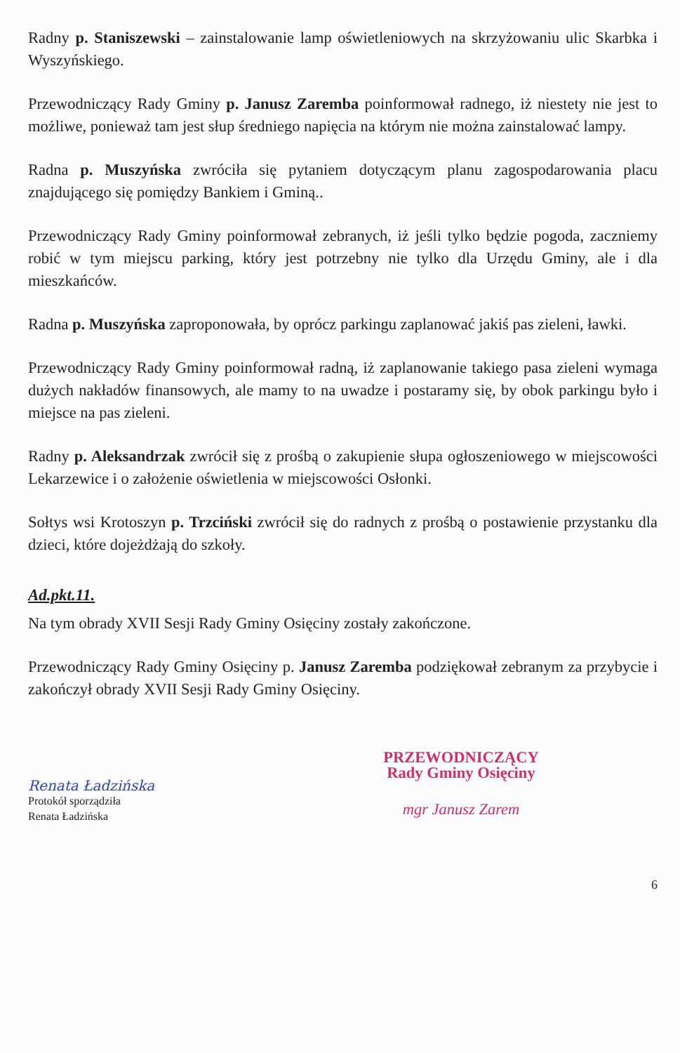Radny p. Staniszewski – zainstalowanie lamp oświetleniowych na skrzyżowaniu ulic Skarbka i Wyszyńskiego.
Przewodniczący Rady Gminy p. Janusz Zaremba poinformował radnego, iż niestety nie jest to możliwe, ponieważ tam jest słup średniego napięcia na którym nie można zainstalować lampy.
Radna p. Muszyńska zwróciła się pytaniem dotyczącym planu zagospodarowania placu znajdującego się pomiędzy Bankiem i Gminą..
Przewodniczący Rady Gminy poinformował zebranych, iż jeśli tylko będzie pogoda, zaczniemy robić w tym miejscu parking, który jest potrzebny nie tylko dla Urzędu Gminy, ale i dla mieszkańców.
Radna p. Muszyńska zaproponowała, by oprócz parkingu zaplanować jakiś pas zieleni, ławki.
Przewodniczący Rady Gminy poinformował radną, iż zaplanowanie takiego pasa zieleni wymaga dużych nakładów finansowych, ale mamy to na uwadze i postaramy się, by obok parkingu było i miejsce na pas zieleni.
Radny p. Aleksandrzak zwrócił się z prośbą o zakupienie słupa ogłoszeniowego w miejscowości Lekarzewice i o założenie oświetlenia w miejscowości Osłonki.
Sołtys wsi Krotoszyn p. Trzciński zwrócił się do radnych z prośbą o postawienie przystanku dla dzieci, które dojeżdżają do szkoły.
Ad.pkt.11.
Na tym obrady XVII Sesji Rady Gminy Osięciny zostały zakończone.
Przewodniczący Rady Gminy Osięciny p. Janusz Zaremba podziękował zebranym za przybycie i zakończył obrady XVII Sesji Rady Gminy Osięciny.
Renata Ładzińska
Protokół sporządziła
Renata Ładzińska
PRZEWODNICZĄCY
Rady Gminy Osięciny
mgr Janusz Zarem
6